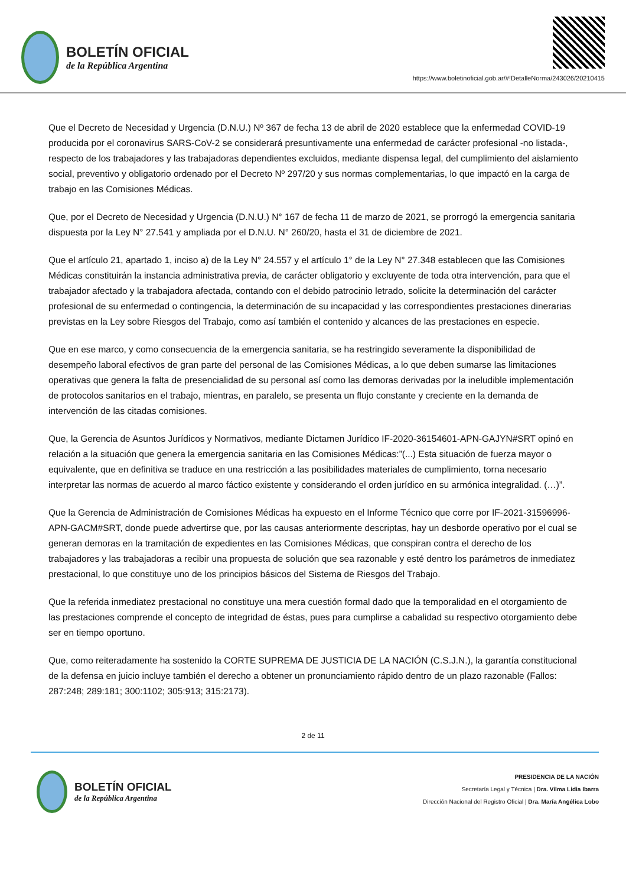BOLETÍN OFICIAL
de la República Argentina
https://www.boletinoficial.gob.ar/#!DetalleNorma/243026/20210415
Que el Decreto de Necesidad y Urgencia (D.N.U.) Nº 367 de fecha 13 de abril de 2020 establece que la enfermedad COVID-19 producida por el coronavirus SARS-CoV-2 se considerará presuntivamente una enfermedad de carácter profesional -no listada-, respecto de los trabajadores y las trabajadoras dependientes excluidos, mediante dispensa legal, del cumplimiento del aislamiento social, preventivo y obligatorio ordenado por el Decreto Nº 297/20 y sus normas complementarias, lo que impactó en la carga de trabajo en las Comisiones Médicas.
Que, por el Decreto de Necesidad y Urgencia (D.N.U.) N° 167 de fecha 11 de marzo de 2021, se prorrogó la emergencia sanitaria dispuesta por la Ley N° 27.541 y ampliada por el D.N.U. N° 260/20, hasta el 31 de diciembre de 2021.
Que el artículo 21, apartado 1, inciso a) de la Ley N° 24.557 y el artículo 1° de la Ley N° 27.348 establecen que las Comisiones Médicas constituirán la instancia administrativa previa, de carácter obligatorio y excluyente de toda otra intervención, para que el trabajador afectado y la trabajadora afectada, contando con el debido patrocinio letrado, solicite la determinación del carácter profesional de su enfermedad o contingencia, la determinación de su incapacidad y las correspondientes prestaciones dinerarias previstas en la Ley sobre Riesgos del Trabajo, como así también el contenido y alcances de las prestaciones en especie.
Que en ese marco, y como consecuencia de la emergencia sanitaria, se ha restringido severamente la disponibilidad de desempeño laboral efectivos de gran parte del personal de las Comisiones Médicas, a lo que deben sumarse las limitaciones operativas que genera la falta de presencialidad de su personal así como las demoras derivadas por la ineludible implementación de protocolos sanitarios en el trabajo, mientras, en paralelo, se presenta un flujo constante y creciente en la demanda de intervención de las citadas comisiones.
Que, la Gerencia de Asuntos Jurídicos y Normativos, mediante Dictamen Jurídico IF-2020-36154601-APN-GAJYN#SRT opinó en relación a la situación que genera la emergencia sanitaria en las Comisiones Médicas:”(...) Esta situación de fuerza mayor o equivalente, que en definitiva se traduce en una restricción a las posibilidades materiales de cumplimiento, torna necesario interpretar las normas de acuerdo al marco fáctico existente y considerando el orden jurídico en su armónica integralidad. (…)”.
Que la Gerencia de Administración de Comisiones Médicas ha expuesto en el Informe Técnico que corre por IF-2021-31596996-APN-GACM#SRT, donde puede advertirse que, por las causas anteriormente descriptas, hay un desborde operativo por el cual se generan demoras en la tramitación de expedientes en las Comisiones Médicas, que conspiran contra el derecho de los trabajadores y las trabajadoras a recibir una propuesta de solución que sea razonable y esté dentro los parámetros de inmediatez prestacional, lo que constituye uno de los principios básicos del Sistema de Riesgos del Trabajo.
Que la referida inmediatez prestacional no constituye una mera cuestión formal dado que la temporalidad en el otorgamiento de las prestaciones comprende el concepto de integridad de éstas, pues para cumplirse a cabalidad su respectivo otorgamiento debe ser en tiempo oportuno.
Que, como reiteradamente ha sostenido la CORTE SUPREMA DE JUSTICIA DE LA NACIÓN (C.S.J.N.), la garantía constitucional de la defensa en juicio incluye también el derecho a obtener un pronunciamiento rápido dentro de un plazo razonable (Fallos: 287:248; 289:181; 300:1102; 305:913; 315:2173).
2 de 11
BOLETÍN OFICIAL
de la República Argentina
PRESIDENCIA DE LA NACIÓN
Secretaría Legal y Técnica | Dra. Vilma Lidia Ibarra
Dirección Nacional del Registro Oficial | Dra. María Angélica Lobo